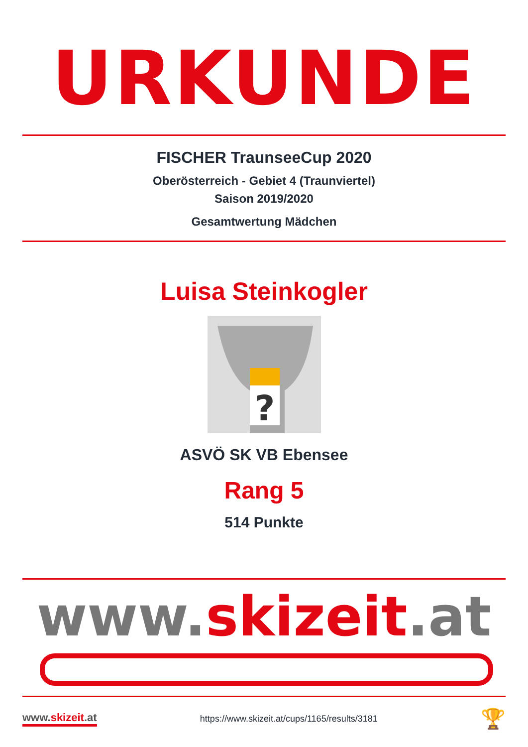URKUNDE
FISCHER TraunseeCup 2020
Oberösterreich - Gebiet 4 (Traunviertel)
Saison 2019/2020
Gesamtwertung Mädchen
Luisa Steinkogler
?
ASVÖ SK VB Ebensee
Rang 5
514 Punkte
www.skizeit.at
www.skizeit.at https://www.skizeit.at/cups/1165/results/3181 🏆